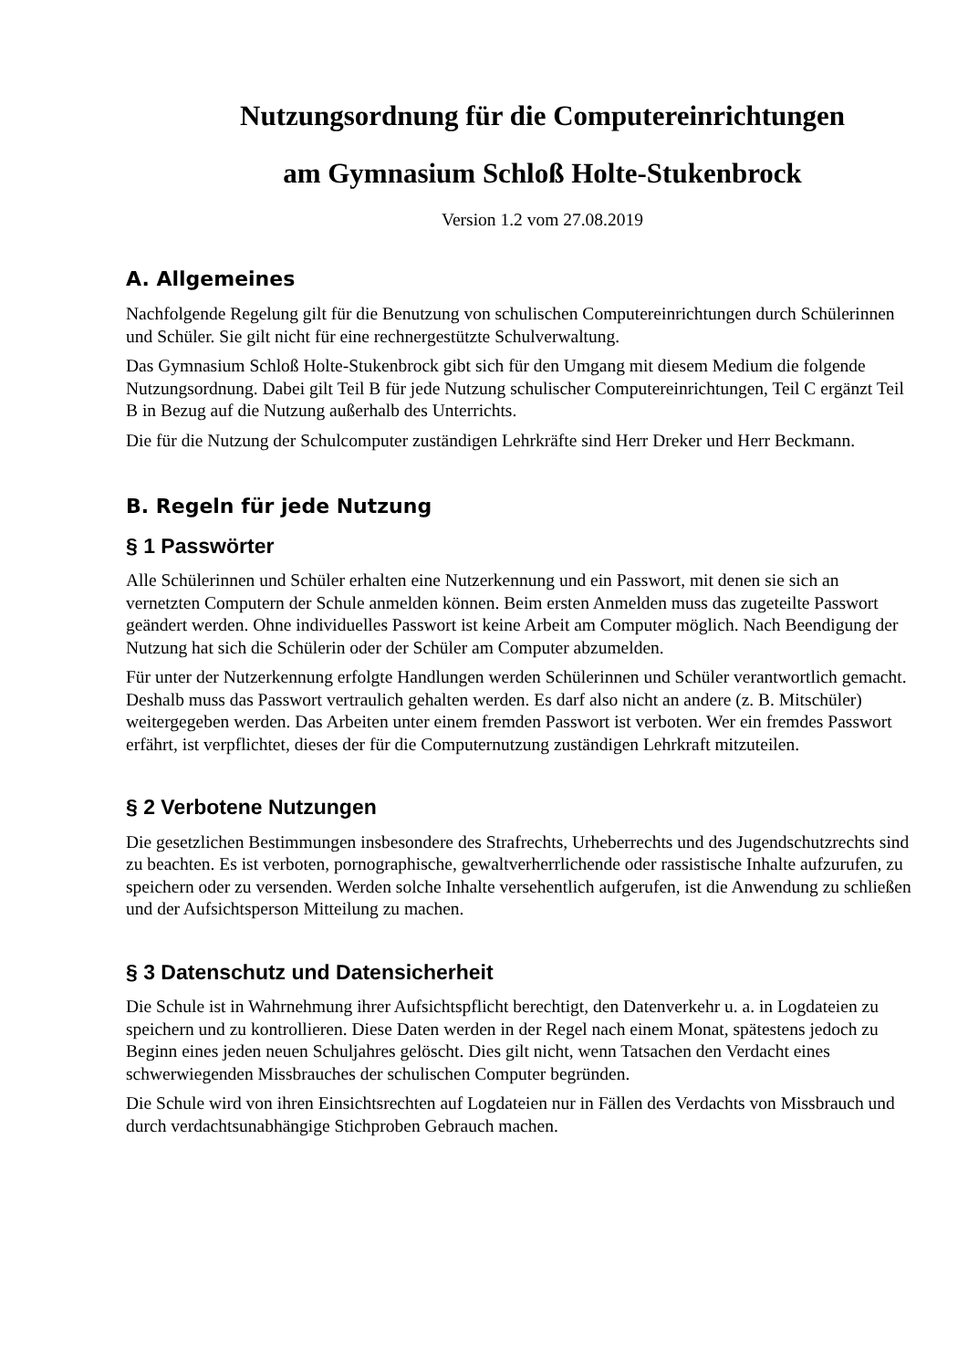Nutzungsordnung für die Computereinrichtungen
am Gymnasium Schloß Holte-Stukenbrock
Version 1.2 vom 27.08.2019
A. Allgemeines
Nachfolgende Regelung gilt für die Benutzung von schulischen Computereinrichtungen durch Schülerinnen und Schüler. Sie gilt nicht für eine rechnergestützte Schulverwaltung.
Das Gymnasium Schloß Holte-Stukenbrock gibt sich für den Umgang mit diesem Medium die folgende Nutzungsordnung. Dabei gilt Teil B für jede Nutzung schulischer Computereinrichtungen, Teil C ergänzt Teil B in Bezug auf die Nutzung außerhalb des Unterrichts.
Die für die Nutzung der Schulcomputer zuständigen Lehrkräfte sind Herr Dreker und Herr Beckmann.
B. Regeln für jede Nutzung
§ 1 Passwörter
Alle Schülerinnen und Schüler erhalten eine Nutzerkennung und ein Passwort, mit denen sie sich an vernetzten Computern der Schule anmelden können. Beim ersten Anmelden muss das zugeteilte Passwort geändert werden. Ohne individuelles Passwort ist keine Arbeit am Computer möglich. Nach Beendigung der Nutzung hat sich die Schülerin oder der Schüler am Computer abzumelden.
Für unter der Nutzerkennung erfolgte Handlungen werden Schülerinnen und Schüler verantwortlich gemacht. Deshalb muss das Passwort vertraulich gehalten werden. Es darf also nicht an andere (z. B. Mitschüler) weitergegeben werden. Das Arbeiten unter einem fremden Passwort ist verboten. Wer ein fremdes Passwort erfährt, ist verpflichtet, dieses der für die Computernutzung zuständigen Lehrkraft mitzuteilen.
§ 2 Verbotene Nutzungen
Die gesetzlichen Bestimmungen insbesondere des Strafrechts, Urheberrechts und des Jugendschutzrechts sind zu beachten. Es ist verboten, pornographische, gewaltverherrlichende oder rassistische Inhalte aufzurufen, zu speichern oder zu versenden. Werden solche Inhalte versehentlich aufgerufen, ist die Anwendung zu schließen und der Aufsichtsperson Mitteilung zu machen.
§ 3 Datenschutz und Datensicherheit
Die Schule ist in Wahrnehmung ihrer Aufsichtspflicht berechtigt, den Datenverkehr u. a. in Logdateien zu speichern und zu kontrollieren. Diese Daten werden in der Regel nach einem Monat, spätestens jedoch zu Beginn eines jeden neuen Schuljahres gelöscht. Dies gilt nicht, wenn Tatsachen den Verdacht eines schwerwiegenden Missbrauches der schulischen Computer begründen.
Die Schule wird von ihren Einsichtsrechten auf Logdateien nur in Fällen des Verdachts von Missbrauch und durch verdachtsunabhängige Stichproben Gebrauch machen.